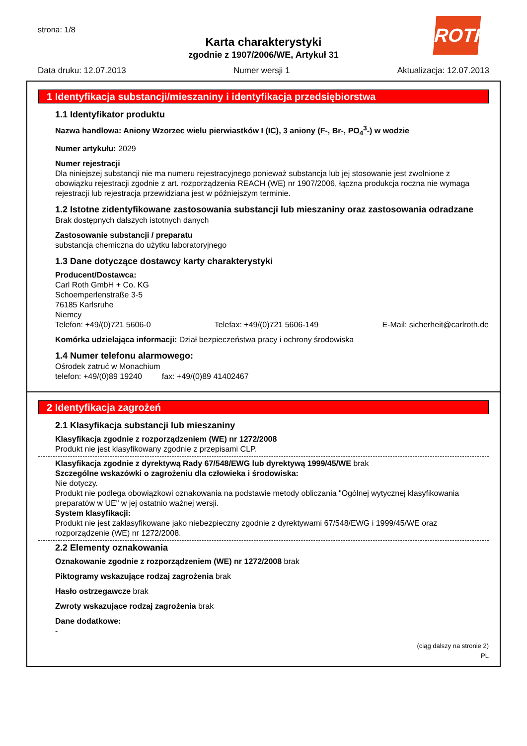strona: 1/8
ROTH
Karta charakterystyki
zgodnie z 1907/2006/WE, Artykuł 31
Data druku: 12.07.2013 Numer wersji 1 Aktualizacja: 12.07.2013
1 Identyfikacja substancji/mieszaniny i identyfikacja przedsiębiorstwa
1.1 Identyfikator produktu
Nazwa handlowa: Aniony Wzorzec wielu pierwiastków I (IC), 3 aniony (F-, Br-, PO<sub>4</sub><sup>3</sup>-) w wodzie
Numer artykułu: 2029
Numer rejestracji
Dla niniejszej substancji nie ma numeru rejestracyjnego ponieważ substancja lub jej stosowanie jest zwolnione z obowiązku rejestracji zgodnie z art. rozporządzenia REACH (WE) nr 1907/2006, łączna produkcja roczna nie wymaga rejestracji lub rejestracja przewidziana jest w późniejszym terminie.
1.2 Istotne zidentyfikowane zastosowania substancji lub mieszaniny oraz zastosowania odradzane
Brak dostępnych dalszych istotnych danych
Zastosowanie substancji / preparatu
substancja chemiczna do użytku laboratoryjnego
1.3 Dane dotyczące dostawcy karty charakterystyki
Producent/Dostawca:
Carl Roth GmbH + Co. KG
Schoemperlenstraße 3-5
76185 Karlsruhe
Niemcy
Telefon: +49/(0)721 5606-0 Telefax: +49/(0)721 5606-149 E-Mail: sicherheit@carlroth.de
Komórka udzielająca informacji: Dział bezpieczeństwa pracy i ochrony środowiska
1.4 Numer telefonu alarmowego:
Ośrodek zatruć w Monachium
telefon: +49/(0)89 19240 fax: +49/(0)89 41402467
2 Identyfikacja zagrożeń
2.1 Klasyfikacja substancji lub mieszaniny
Klasyfikacja zgodnie z rozporządzeniem (WE) nr 1272/2008
Produkt nie jest klasyfikowany zgodnie z przepisami CLP.
Klasyfikacja zgodnie z dyrektywą Rady 67/548/EWG lub dyrektywą 1999/45/WE brak
Szczególne wskazówki o zagrożeniu dla człowieka i środowiska:
Nie dotyczy.
Produkt nie podlega obowiązkowi oznakowania na podstawie metody obliczania "Ogólnej wytycznej klasyfikowania preparatów w UE" w jej ostatnio ważnej wersji.
System klasyfikacji:
Produkt nie jest zaklasyfikowane jako niebezpieczny zgodnie z dyrektywami 67/548/EWG i 1999/45/WE oraz rozporządzenie (WE) nr 1272/2008.
2.2 Elementy oznakowania
Oznakowanie zgodnie z rozporządzeniem (WE) nr 1272/2008 brak
Piktogramy wskazujące rodzaj zagrożenia brak
Hasło ostrzegawcze brak
Zwroty wskazujące rodzaj zagrożenia brak
Dane dodatkowe:
-
(ciąg dalszy na stronie 2)
PL